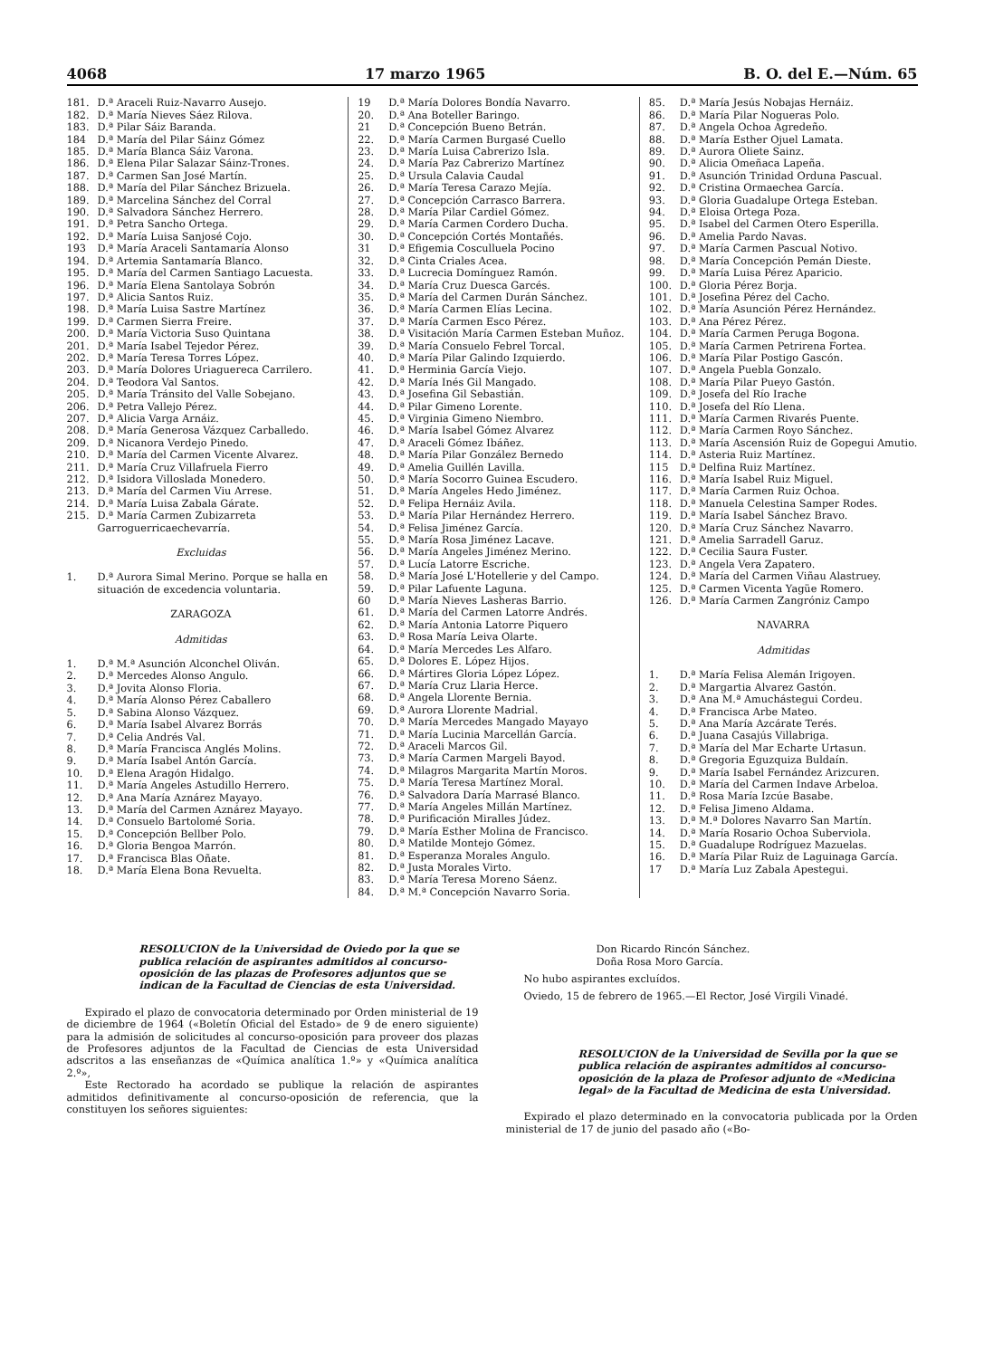4068 17 marzo 1965 B. O. del E.—Núm. 65
181. D.ª Araceli Ruiz-Navarro Ausejo.
182. D.ª María Nieves Sáez Rilova.
183. D.ª Pilar Sáiz Baranda.
184 D.ª María del Pilar Sáinz Gómez
185. D.ª María Blanca Sáiz Varona.
186. D.ª Elena Pilar Salazar Sáinz-Trones.
187. D.ª Carmen San José Martín.
188. D.ª María del Pilar Sánchez Brizuela.
189. D.ª Marcelina Sánchez del Corral
190. D.ª Salvadora Sánchez Herrero.
191. D.ª Petra Sancho Ortega.
192. D.ª María Luisa Sanjosé Cojo.
193 D.ª María Araceli Santamaría Alonso
194. D.ª Artemia Santamaría Blanco.
195. D.ª María del Carmen Santiago Lacuesta.
196. D.ª María Elena Santolaya Sobrón
197. D.ª Alicia Santos Ruiz.
198. D.ª María Luisa Sastre Martínez
199. D.ª Carmen Sierra Freire.
200. D.ª María Victoria Suso Quintana
201. D.ª María Isabel Tejedor Pérez.
202. D.ª María Teresa Torres López.
203. D.ª María Dolores Uriaguereca Carrilero.
204. D.ª Teodora Val Santos.
205. D.ª María Tránsito del Valle Sobejano.
206. D.ª Petra Vallejo Pérez.
207. D.ª Alicia Varga Arnáiz.
208. D.ª María Generosa Vázquez Carballedo.
209. D.ª Nicanora Verdejo Pinedo.
210. D.ª María del Carmen Vicente Alvarez.
211. D.ª María Cruz Villafruela Fierro
212. D.ª Isidora Villoslada Monedero.
213. D.ª María del Carmen Viu Arrese.
214. D.ª María Luisa Zabala Gárate.
215. D.ª María Carmen Zubizarreta Garroguerricaechevarría.
Excluidas
1. D.ª Aurora Simal Merino. Porque se halla en situación de excedencia voluntaria.
ZARAGOZA
Admitidas
1. D.ª M.ª Asunción Alconchel Oliván.
2. D.ª Mercedes Alonso Angulo.
3. D.ª Jovita Alonso Floria.
4. D.ª María Alonso Pérez Caballero
5. D.ª Sabina Alonso Vázquez.
6. D.ª María Isabel Alvarez Borrás
7. D.ª Celia Andrés Val.
8. D.ª María Francisca Anglés Molins.
9. D.ª María Isabel Antón García.
10. D.ª Elena Aragón Hidalgo.
11. D.ª María Angeles Astudillo Herrero.
12. D.ª Ana María Aznárez Mayayo.
13. D.ª María del Carmen Aznárez Mayayo.
14. D.ª Consuelo Bartolomé Soria.
15. D.ª Concepción Bellber Polo.
16. D.ª Gloria Bengoa Marrón.
17. D.ª Francisca Blas Oñate.
18. D.ª María Elena Bona Revuelta.
19 D.ª María Dolores Bondía Navarro.
20. D.ª Ana Boteller Baringo.
21 D.ª Concepción Bueno Betrán.
22. D.ª María Carmen Burgasé Cuello
23. D.ª María Luisa Cabrerizo Isla.
24. D.ª María Paz Cabrerizo Martínez
25. D.ª Ursula Calavia Caudal
26. D.ª María Teresa Carazo Mejía.
27. D.ª Concepción Carrasco Barrera.
28. D.ª María Pilar Cardiel Gómez.
29. D.ª María Carmen Cordero Ducha.
30. D.ª Concepción Cortés Montañés.
31 D.ª Efigemia Cosculluela Pocino
32. D.ª Cinta Criales Acea.
33. D.ª Lucrecia Domínguez Ramón.
34. D.ª María Cruz Duesca Garcés.
35. D.ª María del Carmen Durán Sánchez.
36. D.ª María Carmen Elías Lecina.
37. D.ª María Carmen Esco Pérez.
38. D.ª Visitación María Carmen Esteban Muñoz.
39. D.ª María Consuelo Febrel Torcal.
40. D.ª María Pilar Galindo Izquierdo.
41. D.ª Herminia García Viejo.
42. D.ª María Inés Gil Mangado.
43. D.ª Josefina Gil Sebastián.
44. D.ª Pilar Gimeno Lorente.
45. D.ª Virginia Gimeno Niembro.
46. D.ª María Isabel Gómez Alvarez
47. D.ª Araceli Gómez Ibáñez.
48. D.ª María Pilar González Bernedo
49. D.ª Amelia Guillén Lavilla.
50. D.ª María Socorro Guinea Escudero.
51. D.ª María Angeles Hedo Jiménez.
52. D.ª Felipa Hernáiz Avila.
53. D.ª María Pilar Hernández Herrero.
54. D.ª Felisa Jiménez García.
55. D.ª María Rosa Jiménez Lacave.
56. D.ª María Angeles Jiménez Merino.
57. D.ª Lucía Latorre Escriche.
58. D.ª María José L'Hotellerie y del Campo.
59. D.ª Pilar Lafuente Laguna.
60 D.ª María Nieves Lasheras Barrio.
61. D.ª María del Carmen Latorre Andrés.
62. D.ª María Antonia Latorre Piquero
63. D.ª Rosa María Leiva Olarte.
64. D.ª María Mercedes Les Alfaro.
65. D.ª Dolores E. López Hijos.
66. D.ª Mártires Gloria López López.
67. D.ª María Cruz Llaria Herce.
68. D.ª Angela Llorente Bernia.
69. D.ª Aurora Llorente Madrial.
70. D.ª María Mercedes Mangado Mayayo
71. D.ª María Lucinia Marcellán García.
72. D.ª Araceli Marcos Gil.
73. D.ª María Carmen Margeli Bayod.
74. D.ª Milagros Margarita Martín Moros.
75. D.ª María Teresa Martínez Moral.
76. D.ª Salvadora Daría Marrasé Blanco.
77. D.ª María Angeles Millán Martínez.
78. D.ª Purificación Miralles Júdez.
79. D.ª María Esther Molina de Francisco.
80. D.ª Matilde Montejo Gómez.
81. D.ª Esperanza Morales Angulo.
82. D.ª Justa Morales Virto.
83. D.ª María Teresa Moreno Sáenz.
84. D.ª M.ª Concepción Navarro Soria.
85. D.ª María Jesús Nobajas Hernáiz.
86. D.ª María Pilar Nogueras Polo.
87. D.ª Angela Ochoa Agredeño.
88. D.ª María Esther Ojuel Lamata.
89. D.ª Aurora Oliete Sainz.
90. D.ª Alicia Omeñaca Lapeña.
91. D.ª Asunción Trinidad Orduna Pascual.
92. D.ª Cristina Ormaechea García.
93. D.ª Gloria Guadalupe Ortega Esteban.
94. D.ª Eloisa Ortega Poza.
95. D.ª Isabel del Carmen Otero Esperilla.
96. D.ª Amelia Pardo Navas.
97. D.ª María Carmen Pascual Notivo.
98. D.ª María Concepción Pemán Dieste.
99. D.ª María Luisa Pérez Aparicio.
100. D.ª Gloria Pérez Borja.
101. D.ª Josefina Pérez del Cacho.
102. D.ª María Asunción Pérez Hernández.
103. D.ª Ana Pérez Pérez.
104. D.ª María Carmen Peruga Bogona.
105. D.ª María Carmen Petrirena Fortea.
106. D.ª María Pilar Postigo Gascón.
107. D.ª Angela Puebla Gonzalo.
108. D.ª María Pilar Pueyo Gastón.
109. D.ª Josefa del Río Irache
110. D.ª Josefa del Río Llena.
111. D.ª María Carmen Rivarés Puente.
112. D.ª María Carmen Royo Sánchez.
113. D.ª María Ascensión Ruiz de Gopegui Amutio.
114. D.ª Asteria Ruiz Martínez.
115 D.ª Delfina Ruiz Martínez.
116. D.ª María Isabel Ruiz Miguel.
117. D.ª María Carmen Ruiz Ochoa.
118. D.ª Manuela Celestina Samper Rodes.
119. D.ª María Isabel Sánchez Bravo.
120. D.ª María Cruz Sánchez Navarro.
121. D.ª Amelia Sarradell Garuz.
122. D.ª Cecilia Saura Fuster.
123. D.ª Angela Vera Zapatero.
124. D.ª María del Carmen Viñau Alastruey.
125. D.ª Carmen Vicenta Yagüe Romero.
126. D.ª María Carmen Zangróniz Campo
NAVARRA
Admitidas
1. D.ª María Felisa Alemán Irigoyen.
2. D.ª Margartia Alvarez Gastón.
3. D.ª Ana M.ª Amuchástegui Cordeu.
4. D.ª Francisca Arbe Mateo.
5. D.ª Ana María Azcárate Terés.
6. D.ª Juana Casajús Villabriga.
7. D.ª María del Mar Echarte Urtasun.
8. D.ª Gregoria Eguzquiza Buldaín.
9. D.ª María Isabel Fernández Arizcuren.
10. D.ª María del Carmen Indave Arbeloa.
11. D.ª Rosa María Izcúe Basabe.
12. D.ª Felisa Jimeno Aldama.
13. D.ª M.ª Dolores Navarro San Martín.
14. D.ª María Rosario Ochoa Suberviola.
15. D.ª Guadalupe Rodríguez Mazuelas.
16. D.ª María Pilar Ruiz de Laguinaga García.
17 D.ª María Luz Zabala Apestegui.
RESOLUCION de la Universidad de Oviedo por la que se publica relación de aspirantes admitidos al concurso-oposición de las plazas de Profesores adjuntos que se indican de la Facultad de Ciencias de esta Universidad.
Expirado el plazo de convocatoria determinado por Orden ministerial de 19 de diciembre de 1964 («Boletín Oficial del Estado» de 9 de enero siguiente) para la admisión de solicitudes al concurso-oposición para proveer dos plazas de Profesores adjuntos de la Facultad de Ciencias de esta Universidad adscritos a las enseñanzas de «Química analítica 1.º» y «Química analítica 2.º»,
Este Rectorado ha acordado se publique la relación de aspirantes admitidos definitivamente al concurso-oposición de referencia, que la constituyen los señores siguientes:
Don Ricardo Rincón Sánchez.
Doña Rosa Moro García.
No hubo aspirantes excluídos.
Oviedo, 15 de febrero de 1965.—El Rector, José Virgili Vinadé.
RESOLUCION de la Universidad de Sevilla por la que se publica relación de aspirantes admitidos al concurso-oposición de la plaza de Profesor adjunto de «Medicina legal» de la Facultad de Medicina de esta Universidad.
Expirado el plazo determinado en la convocatoria publicada por la Orden ministerial de 17 de junio del pasado año («Bo-